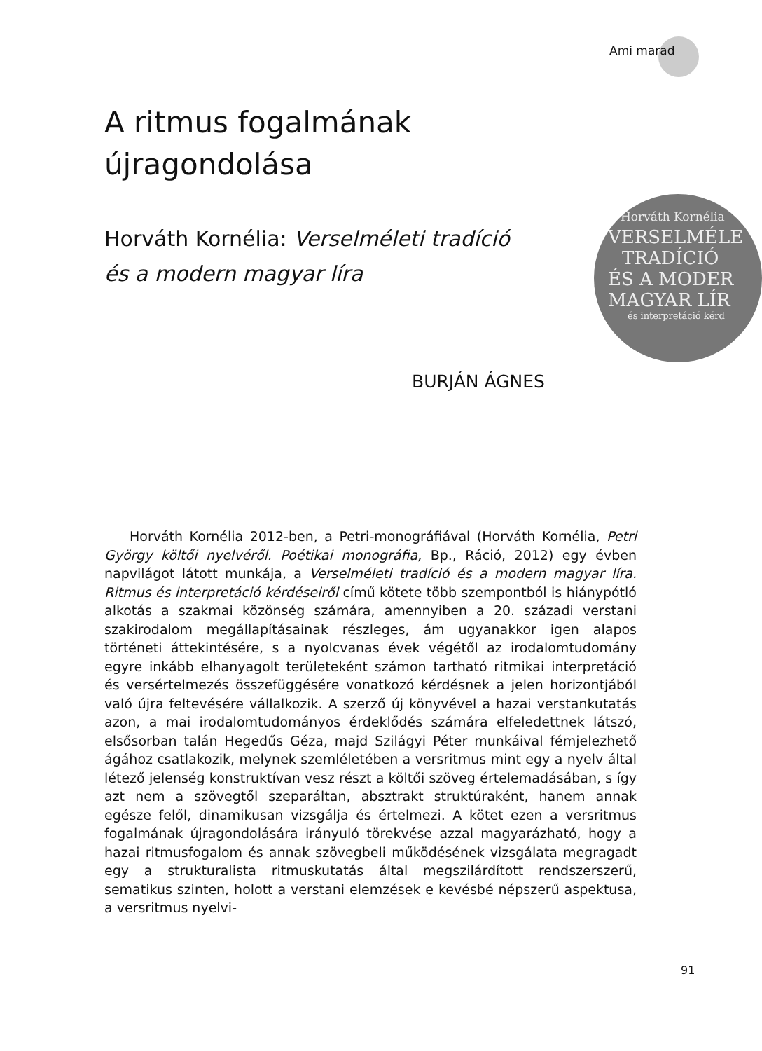Ami marad
Horváth Kornélia
VERSELMÉLE
TRADÍCIÓ
ÉS A MODER
MAGYAR LÍR
és interpretáció kérd
A ritmus fogalmának
újragondolása
Horváth Kornélia: Verselméleti tradíció
és a modern magyar líra
BURJÁN ÁGNES
Horváth Kornélia 2012-ben, a Petri-monográfiával (Horváth Kornélia, Petri György költői nyelvéről. Poétikai monográfia, Bp., Ráció, 2012) egy évben napvilágot látott munkája, a Verselméleti tradíció és a modern magyar líra. Ritmus és interpretáció kérdéseiről című kötete több szempontból is hiánypótló alkotás a szakmai közönség számára, amennyiben a 20. századi verstani szakirodalom megállapításainak részleges, ám ugyanakkor igen alapos történeti áttekintésére, s a nyolcvanas évek végétől az irodalomtudomány egyre inkább elhanyagolt területeként számon tartható ritmikai interpretáció és versértelmezés összefüggésére vonatkozó kérdésnek a jelen horizontjából való újra feltevésére vállalkozik. A szerző új könyvével a hazai verstankutatás azon, a mai irodalomtudományos érdeklődés számára elfeledettnek látszó, elsősorban talán Hegedűs Géza, majd Szilágyi Péter munkáival fémjelezhető ágához csatlakozik, melynek szemléletében a versritmus mint egy a nyelv által létező jelenség konstruktívan vesz részt a költői szöveg értelemadásában, s így azt nem a szövegtől szeparáltan, absztrakt struktúraként, hanem annak egésze felől, dinamikusan vizsgálja és értelmezi. A kötet ezen a versritmus fogalmának újragondolására irányuló törekvése azzal magyarázható, hogy a hazai ritmusfogalom és annak szövegbeli működésének vizsgálata megragadt egy a strukturalista ritmuskutatás által megszilárdított rendszerszerű, sematikus szinten, holott a verstani elemzések e kevésbé népszerű aspektusa, a versritmus nyelvi-
91